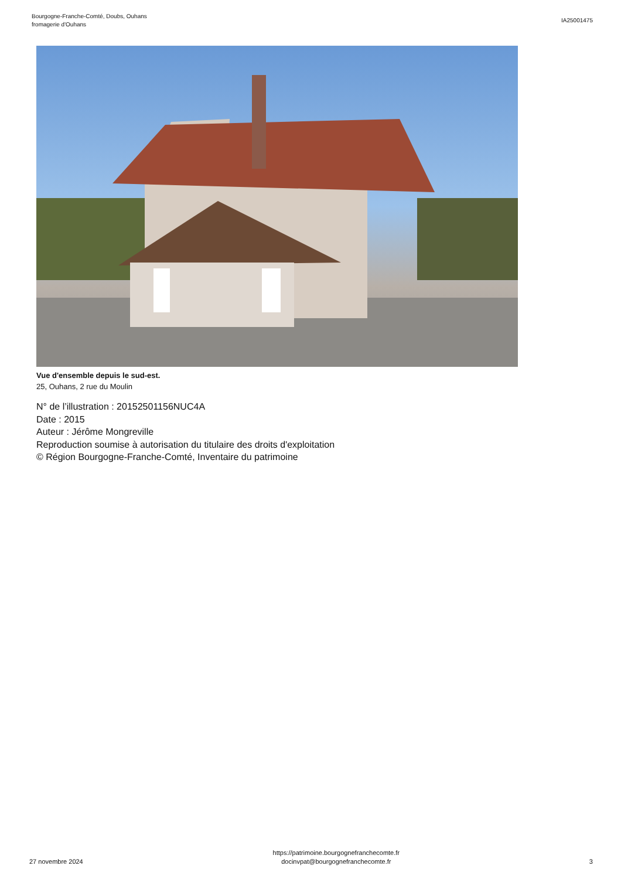Bourgogne-Franche-Comté, Doubs, Ouhans
fromagerie d'Ouhans
IA25001475
Vue d'ensemble depuis le sud-est.
25, Ouhans, 2 rue du Moulin
N° de l’illustration : 20152501156NUC4A
Date : 2015
Auteur : Jérôme Mongreville
Reproduction soumise à autorisation du titulaire des droits d'exploitation
© Région Bourgogne-Franche-Comté, Inventaire du patrimoine
27 novembre 2024
https://patrimoine.bourgognefranchecomte.fr
docinvpat@bourgognefranchecomte.fr
3